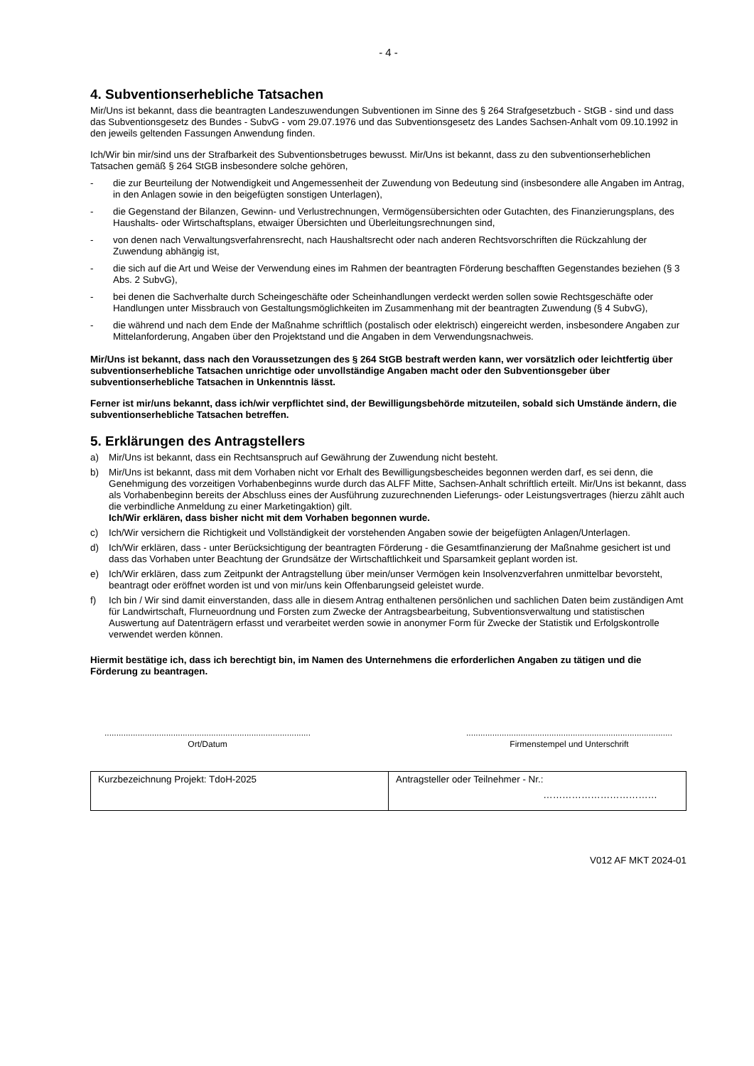- 4 -
4. Subventionserhebliche Tatsachen
Mir/Uns ist bekannt, dass die beantragten Landeszuwendungen Subventionen im Sinne des § 264 Strafgesetzbuch - StGB - sind und dass das Subventionsgesetz des Bundes - SubvG - vom 29.07.1976 und das Subventionsgesetz des Landes Sachsen-Anhalt vom 09.10.1992 in den jeweils geltenden Fassungen Anwendung finden.
Ich/Wir bin mir/sind uns der Strafbarkeit des Subventionsbetruges bewusst. Mir/Uns ist bekannt, dass zu den subventionserheblichen Tatsachen gemäß § 264 StGB insbesondere solche gehören,
- die zur Beurteilung der Notwendigkeit und Angemessenheit der Zuwendung von Bedeutung sind (insbesondere alle Angaben im Antrag, in den Anlagen sowie in den beigefügten sonstigen Unterlagen),
- die Gegenstand der Bilanzen, Gewinn- und Verlustrechnungen, Vermögensübersichten oder Gutachten, des Finanzierungsplans, des Haushalts- oder Wirtschaftsplans, etwaiger Übersichten und Überleitungsrechnungen sind,
- von denen nach Verwaltungsverfahrensrecht, nach Haushaltsrecht oder nach anderen Rechtsvorschriften die Rückzahlung der Zuwendung abhängig ist,
- die sich auf die Art und Weise der Verwendung eines im Rahmen der beantragten Förderung beschafften Gegenstandes beziehen (§ 3 Abs. 2 SubvG),
- bei denen die Sachverhalte durch Scheingeschäfte oder Scheinhandlungen verdeckt werden sollen sowie Rechtsgeschäfte oder Handlungen unter Missbrauch von Gestaltungsmöglichkeiten im Zusammenhang mit der beantragten Zuwendung (§ 4 SubvG),
- die während und nach dem Ende der Maßnahme schriftlich (postalisch oder elektrisch) eingereicht werden, insbesondere Angaben zur Mittelanforderung, Angaben über den Projektstand und die Angaben in dem Verwendungsnachweis.
Mir/Uns ist bekannt, dass nach den Voraussetzungen des § 264 StGB bestraft werden kann, wer vorsätzlich oder leichtfertig über subventionserhebliche Tatsachen unrichtige oder unvollständige Angaben macht oder den Subventionsgeber über subventionserhebliche Tatsachen in Unkenntnis lässt.
Ferner ist mir/uns bekannt, dass ich/wir verpflichtet sind, der Bewilligungsbehörde mitzuteilen, sobald sich Umstände ändern, die subventionserhebliche Tatsachen betreffen.
5. Erklärungen des Antragstellers
a) Mir/Uns ist bekannt, dass ein Rechtsanspruch auf Gewährung der Zuwendung nicht besteht.
b) Mir/Uns ist bekannt, dass mit dem Vorhaben nicht vor Erhalt des Bewilligungsbescheides begonnen werden darf, es sei denn, die Genehmigung des vorzeitigen Vorhabenbeginns wurde durch das ALFF Mitte, Sachsen-Anhalt schriftlich erteilt. Mir/Uns ist bekannt, dass als Vorhabenbeginn bereits der Abschluss eines der Ausführung zuzurechnenden Lieferungs- oder Leistungsvertrages (hierzu zählt auch die verbindliche Anmeldung zu einer Marketingaktion) gilt.
Ich/Wir erklären, dass bisher nicht mit dem Vorhaben begonnen wurde.
c) Ich/Wir versichern die Richtigkeit und Vollständigkeit der vorstehenden Angaben sowie der beigefügten Anlagen/Unterlagen.
d) Ich/Wir erklären, dass - unter Berücksichtigung der beantragten Förderung - die Gesamtfinanzierung der Maßnahme gesichert ist und dass das Vorhaben unter Beachtung der Grundsätze der Wirtschaftlichkeit und Sparsamkeit geplant worden ist.
e) Ich/Wir erklären, dass zum Zeitpunkt der Antragstellung über mein/unser Vermögen kein Insolvenzverfahren unmittelbar bevorsteht, beantragt oder eröffnet worden ist und von mir/uns kein Offenbarungseid geleistet wurde.
f) Ich bin / Wir sind damit einverstanden, dass alle in diesem Antrag enthaltenen persönlichen und sachlichen Daten beim zuständigen Amt für Landwirtschaft, Flurneuordnung und Forsten zum Zwecke der Antragsbearbeitung, Subventionsverwaltung und statistischen Auswertung auf Datenträgern erfasst und verarbeitet werden sowie in anonymer Form für Zwecke der Statistik und Erfolgskontrolle verwendet werden können.
Hiermit bestätige ich, dass ich berechtigt bin, im Namen des Unternehmens die erforderlichen Angaben zu tätigen und die Förderung zu beantragen.
.......................................................................................
Ort/Datum
.......................................................................................
Firmenstempel und Unterschrift
| Kurzbezeichnung Projekt: TdoH-2025 | Antragsteller oder Teilnehmer - Nr.: ……………………………… |
V012 AF MKT 2024-01